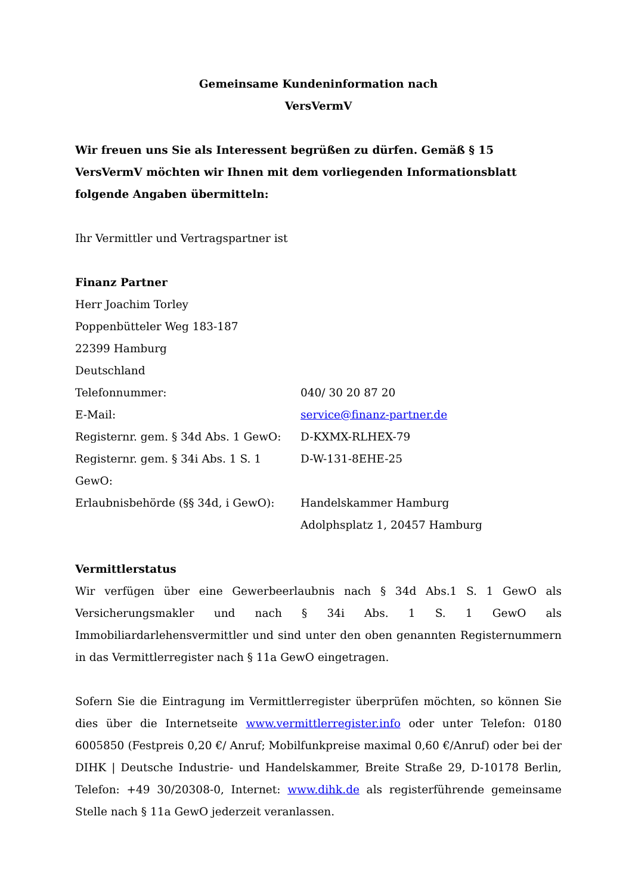Gemeinsame Kundeninformation nach
VersVermV
Wir freuen uns Sie als Interessent begrüßen zu dürfen. Gemäß § 15 VersVermV möchten wir Ihnen mit dem vorliegenden Informationsblatt folgende Angaben übermitteln:
Ihr Vermittler und Vertragspartner ist
Finanz Partner
Herr Joachim Torley
Poppenbütteler Weg 183-187
22399 Hamburg
Deutschland
Telefonnummer: 040/ 30 20 87 20
E-Mail: service@finanz-partner.de
Registernr. gem. § 34d Abs. 1 GewO: D-KXMX-RLHEX-79
Registernr. gem. § 34i Abs. 1 S. 1 GewO: D-W-131-8EHE-25
Erlaubnisbehörde (§§ 34d, i GewO): Handelskammer Hamburg
Adolphsplatz 1, 20457 Hamburg
Vermittlerstatus
Wir verfügen über eine Gewerbeerlaubnis nach § 34d Abs.1 S. 1 GewO als Versicherungsmakler und nach § 34i Abs. 1 S. 1 GewO als Immobiliardarlehensvermittler und sind unter den oben genannten Registernummern in das Vermittlerregister nach § 11a GewO eingetragen.
Sofern Sie die Eintragung im Vermittlerregister überprüfen möchten, so können Sie dies über die Internetseite www.vermittlerregister.info oder unter Telefon: 0180 6005850 (Festpreis 0,20 €/ Anruf; Mobilfunkpreise maximal 0,60 €/Anruf) oder bei der DIHK | Deutsche Industrie- und Handelskammer, Breite Straße 29, D-10178 Berlin, Telefon: +49 30/20308-0, Internet: www.dihk.de als registerführende gemeinsame Stelle nach § 11a GewO jederzeit veranlassen.